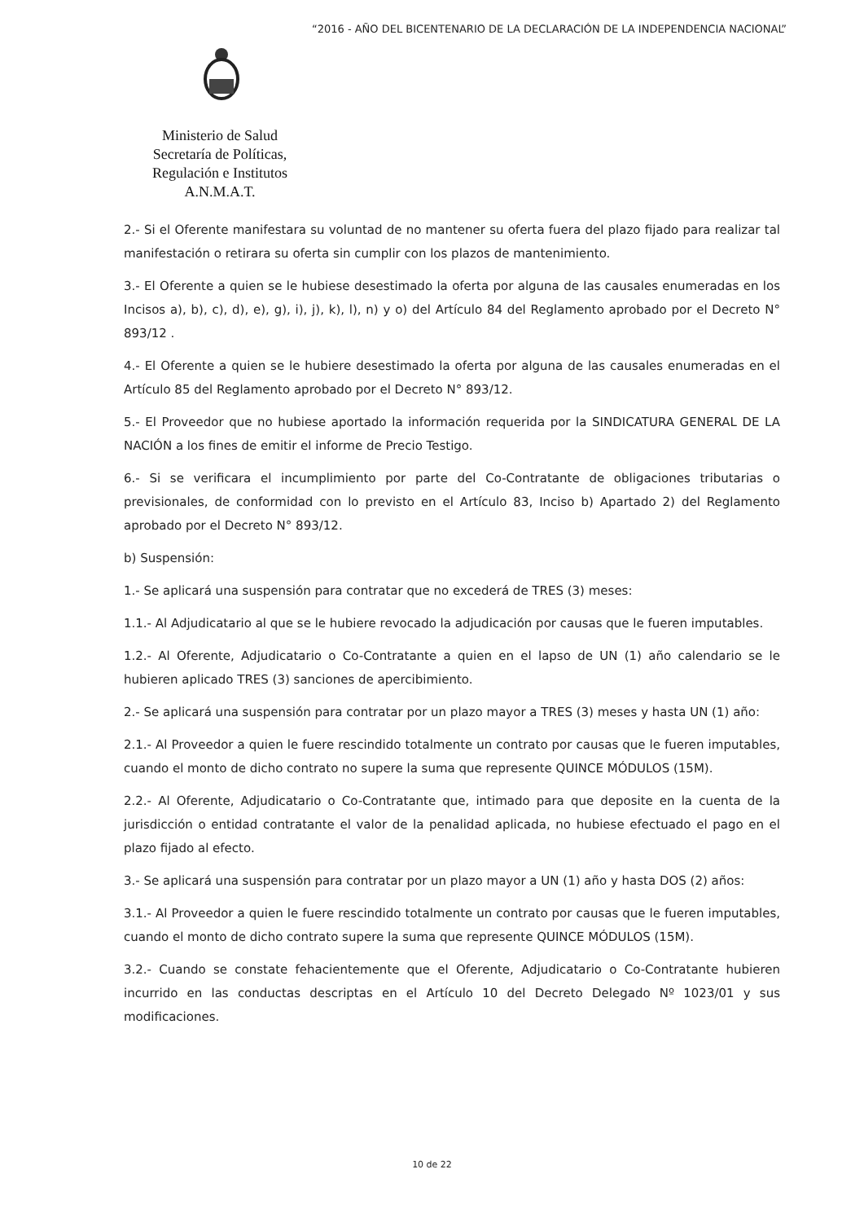“2016 - AÑO DEL BICENTENARIO DE LA DECLARACIÓN DE LA INDEPENDENCIA NACIONAL”
Ministerio de Salud
Secretaría de Políticas,
Regulación e Institutos
A.N.M.A.T.
2.- Si el Oferente manifestara su voluntad de no mantener su oferta fuera del plazo fijado para realizar tal manifestación o retirara su oferta sin cumplir con los plazos de mantenimiento.
3.- El Oferente a quien se le hubiese desestimado la oferta por alguna de las causales enumeradas en los Incisos a), b), c), d), e), g), i), j), k), l), n) y o) del Artículo 84 del Reglamento aprobado por el Decreto N° 893/12 .
4.- El Oferente a quien se le hubiere desestimado la oferta por alguna de las causales enumeradas en el Artículo 85 del Reglamento aprobado por el Decreto N° 893/12.
5.- El Proveedor que no hubiese aportado la información requerida por la SINDICATURA GENERAL DE LA NACIÓN a los fines de emitir el informe de Precio Testigo.
6.- Si se verificara el incumplimiento por parte del Co-Contratante de obligaciones tributarias o previsionales, de conformidad con lo previsto en el Artículo 83, Inciso b) Apartado 2) del Reglamento aprobado por el Decreto N° 893/12.
b) Suspensión:
1.- Se aplicará una suspensión para contratar que no excederá de TRES (3) meses:
1.1.- Al Adjudicatario al que se le hubiere revocado la adjudicación por causas que le fueren imputables.
1.2.- Al Oferente, Adjudicatario o Co-Contratante a quien en el lapso de UN (1) año calendario se le hubieren aplicado TRES (3) sanciones de apercibimiento.
2.- Se aplicará una suspensión para contratar por un plazo mayor a TRES (3) meses y hasta UN (1) año:
2.1.- Al Proveedor a quien le fuere rescindido totalmente un contrato por causas que le fueren imputables, cuando el monto de dicho contrato no supere la suma que represente QUINCE MÓDULOS (15M).
2.2.- Al Oferente, Adjudicatario o Co-Contratante que, intimado para que deposite en la cuenta de la jurisdicción o entidad contratante el valor de la penalidad aplicada, no hubiese efectuado el pago en el plazo fijado al efecto.
3.- Se aplicará una suspensión para contratar por un plazo mayor a UN (1) año y hasta DOS (2) años:
3.1.- Al Proveedor a quien le fuere rescindido totalmente un contrato por causas que le fueren imputables, cuando el monto de dicho contrato supere la suma que represente QUINCE MÓDULOS (15M).
3.2.- Cuando se constate fehacientemente que el Oferente, Adjudicatario o Co-Contratante hubieren incurrido en las conductas descriptas en el Artículo 10 del Decreto Delegado Nº 1023/01 y sus modificaciones.
10 de 22